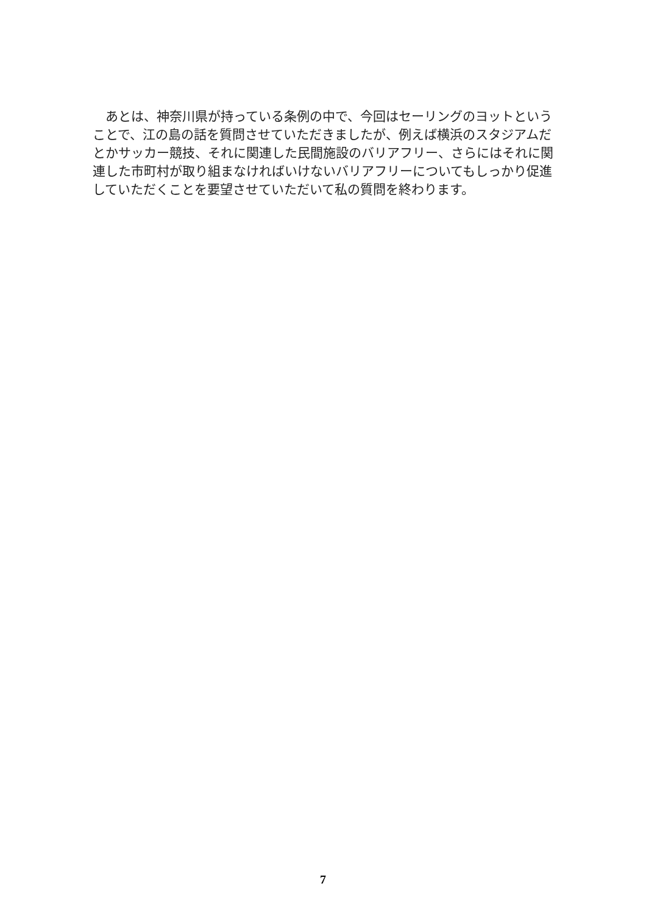あとは、神奈川県が持っている条例の中で、今回はセーリングのヨットということで、江の島の話を質問させていただきましたが、例えば横浜のスタジアムだとかサッカー競技、それに関連した民間施設のバリアフリー、さらにはそれに関連した市町村が取り組まなければいけないバリアフリーについてもしっかり促進していただくことを要望させていただいて私の質問を終わります。
7